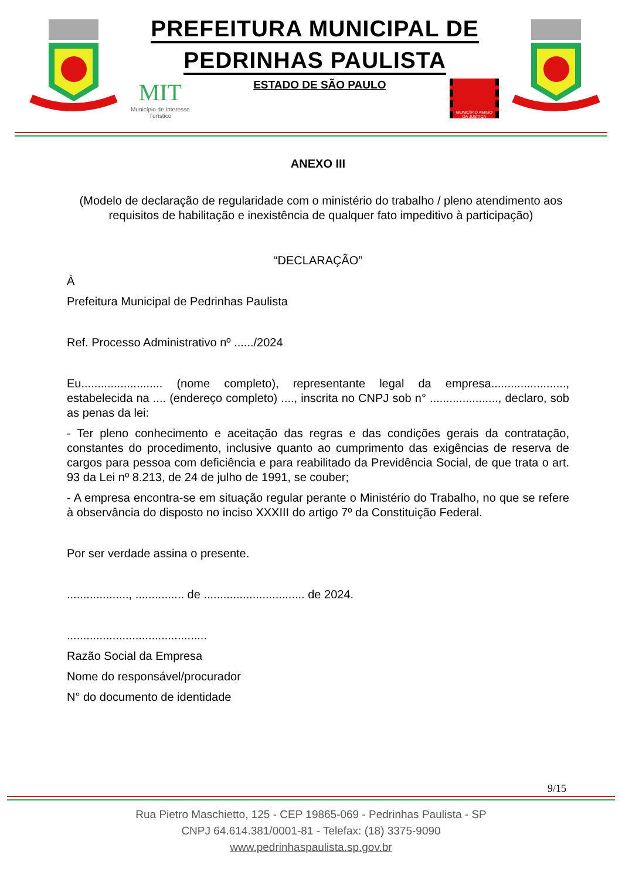PREFEITURA MUNICIPAL DE
PEDRINHAS PAULISTA
MIT
Município de Interesse
Turístico
ESTADO DE SÃO PAULO
MUNICÍPIO AMIGO DA JUSTIÇA
ANEXO III
(Modelo de declaração de regularidade com o ministério do trabalho / pleno atendimento aos requisitos de habilitação e inexistência de qualquer fato impeditivo à participação)
“DECLARAÇÃO”
À
Prefeitura Municipal de Pedrinhas Paulista
Ref. Processo Administrativo nº ....../2024
Eu......................... (nome completo), representante legal da empresa......................., estabelecida na .... (endereço completo) ...., inscrita no CNPJ sob n° ....................., declaro, sob as penas da lei:
- Ter pleno conhecimento e aceitação das regras e das condições gerais da contratação, constantes do procedimento, inclusive quanto ao cumprimento das exigências de reserva de cargos para pessoa com deficiência e para reabilitado da Previdência Social, de que trata o art. 93 da Lei nº 8.213, de 24 de julho de 1991, se couber;
- A empresa encontra-se em situação regular perante o Ministério do Trabalho, no que se refere à observância do disposto no inciso XXXIII do artigo 7º da Constituição Federal.
Por ser verdade assina o presente.
..................., ............... de ............................... de 2024.
...........................................
Razão Social da Empresa
Nome do responsável/procurador
N° do documento de identidade
9/15
Rua Pietro Maschietto, 125 - CEP 19865-069 - Pedrinhas Paulista - SP
CNPJ 64.614.381/0001-81 - Telefax: (18) 3375-9090
www.pedrinhaspaulista.sp.gov.br